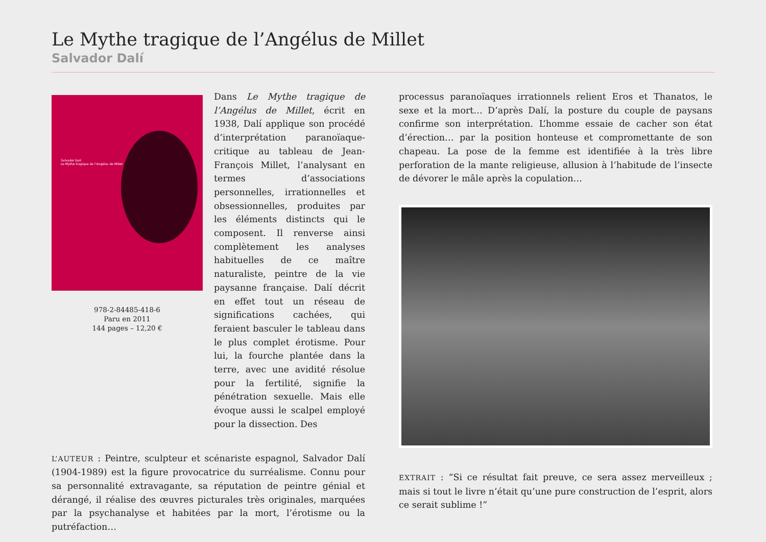Le Mythe tragique de l’Angélus de Millet
Salvador Dalí
Salvador Dalí
Le Mythe tragique de l’Angélus de Millet
978-2-84485-418-6
Paru en 2011
144 pages – 12,20 €
Dans Le Mythe tragique de l’Angélus de Millet, écrit en 1938, Dalí applique son procédé d’interprétation paranoïaque-critique au tableau de Jean-François Millet, l’analysant en termes d’associations personnelles, irrationnelles et obsessionnelles, produites par les éléments distincts qui le composent. Il renverse ainsi complètement les analyses habituelles de ce maître naturaliste, peintre de la vie paysanne française. Dalí décrit en effet tout un réseau de significations cachées, qui feraient basculer le tableau dans le plus complet érotisme. Pour lui, la fourche plantée dans la terre, avec une avidité résolue pour la fertilité, signifie la pénétration sexuelle. Mais elle évoque aussi le scalpel employé pour la dissection. Des
L’AUTEUR : Peintre, sculpteur et scénariste espagnol, Salvador Dalí (1904-1989) est la figure provocatrice du surréalisme. Connu pour sa personnalité extravagante, sa réputation de peintre génial et dérangé, il réalise des œuvres picturales très originales, marquées par la psychanalyse et habitées par la mort, l’érotisme ou la putréfaction…
processus paranoïaques irrationnels relient Eros et Thanatos, le sexe et la mort… D’après Dalí, la posture du couple de paysans confirme son interprétation. L’homme essaie de cacher son état d’érection… par la position honteuse et compromettante de son chapeau. La pose de la femme est identifiée à la très libre perforation de la mante religieuse, allusion à l’habitude de l’insecte de dévorer le mâle après la copulation…
EXTRAIT : “Si ce résultat fait preuve, ce sera assez merveilleux ; mais si tout le livre n’était qu’une pure construction de l’esprit, alors ce serait sublime !”